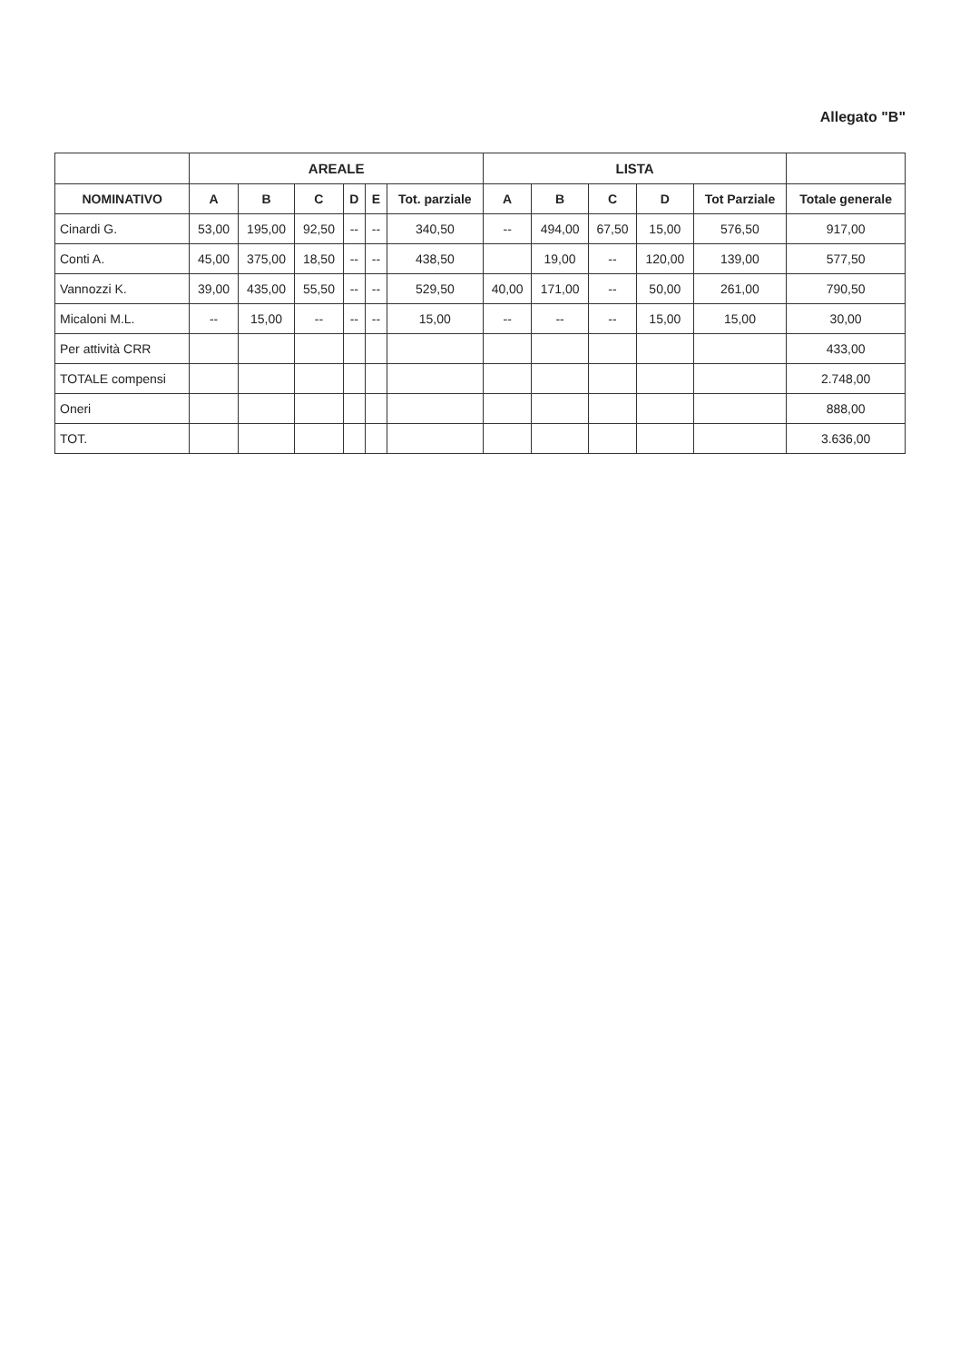Allegato "B"
| | AREALE | | | | | | LISTA | | | | | |
| --- | --- | --- | --- | --- | --- | --- | --- | --- | --- | --- | --- | --- |
| NOMINATIVO | A | B | C | D | E | Tot. parziale | A | B | C | D | Tot Parziale | Totale generale |
| Cinardi G. | 53,00 | 195,00 | 92,50 | -- | -- | 340,50 | -- | 494,00 | 67,50 | 15,00 | 576,50 | 917,00 |
| Conti A. | 45,00 | 375,00 | 18,50 | -- | -- | 438,50 | | 19,00 | -- | 120,00 | 139,00 | 577,50 |
| Vannozzi K. | 39,00 | 435,00 | 55,50 | -- | -- | 529,50 | 40,00 | 171,00 | -- | 50,00 | 261,00 | 790,50 |
| Micaloni M.L. | -- | 15,00 | -- | -- | -- | 15,00 | -- | -- | -- | 15,00 | 15,00 | 30,00 |
| Per attività CRR | | | | | | | | | | | | 433,00 |
| TOTALE compensi | | | | | | | | | | | | 2.748,00 |
| Oneri | | | | | | | | | | | | 888,00 |
| TOT. | | | | | | | | | | | | 3.636,00 |